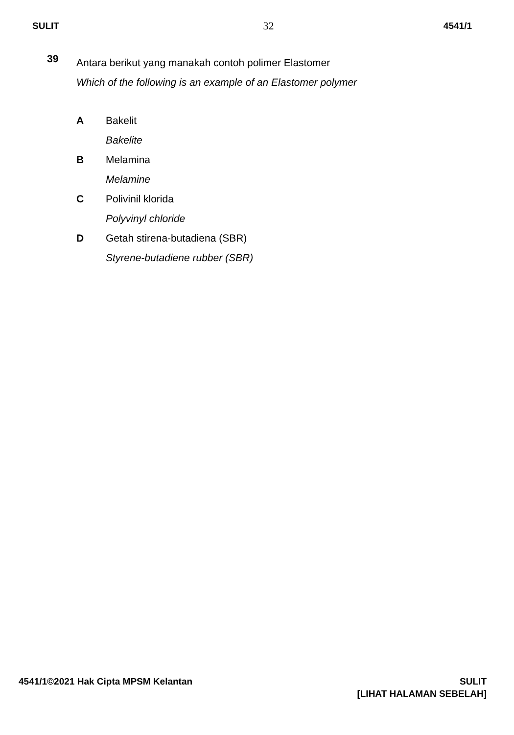SULIT 32 4541/1
39
Antara berikut yang manakah contoh polimer Elastomer
Which of the following is an example of an Elastomer polymer
A Bakelit
Bakelite
B Melamina
Melamine
C Polivinil klorida
Polyvinyl chloride
D Getah stirena-butadiena (SBR)
Styrene-butadiene rubber (SBR)
4541/1©2021 Hak Cipta MPSM Kelantan
SULIT
[LIHAT HALAMAN SEBELAH]